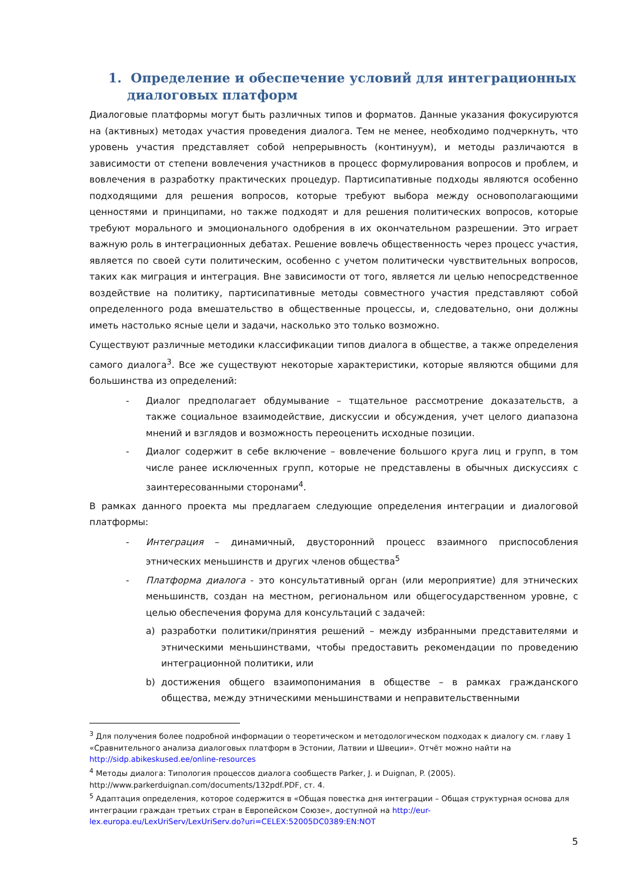1. Определение и обеспечение условий для интеграционных диалоговых платформ
Диалоговые платформы могут быть различных типов и форматов. Данные указания фокусируются на (активных) методах участия проведения диалога. Тем не менее, необходимо подчеркнуть, что уровень участия представляет собой непрерывность (континуум), и методы различаются в зависимости от степени вовлечения участников в процесс формулирования вопросов и проблем, и вовлечения в разработку практических процедур. Партисипативные подходы являются особенно подходящими для решения вопросов, которые требуют выбора между основополагающими ценностями и принципами, но также подходят и для решения политических вопросов, которые требуют морального и эмоционального одобрения в их окончательном разрешении. Это играет важную роль в интеграционных дебатах. Решение вовлечь общественность через процесс участия, является по своей сути политическим, особенно с учетом политически чувствительных вопросов, таких как миграция и интеграция. Вне зависимости от того, является ли целью непосредственное воздействие на политику, партисипативные методы совместного участия представляют собой определенного рода вмешательство в общественные процессы, и, следовательно, они должны иметь настолько ясные цели и задачи, насколько это только возможно.
Существуют различные методики классификации типов диалога в обществе, а также определения самого диалога<sup>3</sup>. Все же существуют некоторые характеристики, которые являются общими для большинства из определений:
- Диалог предполагает обдумывание – тщательное рассмотрение доказательств, а также социальное взаимодействие, дискуссии и обсуждения, учет целого диапазона мнений и взглядов и возможность переоценить исходные позиции.
- Диалог содержит в себе включение – вовлечение большого круга лиц и групп, в том числе ранее исключенных групп, которые не представлены в обычных дискуссиях с заинтересованными сторонами<sup>4</sup>.
В рамках данного проекта мы предлагаем следующие определения интеграции и диалоговой платформы:
- Интеграция – динамичный, двусторонний процесс взаимного приспособления этнических меньшинств и других членов общества<sup>5</sup>
- Платформа диалога - это консультативный орган (или мероприятие) для этнических меньшинств, создан на местном, региональном или общегосударственном уровне, с целью обеспечения форума для консультаций с задачей:
a) разработки политики/принятия решений – между избранными представителями и этническими меньшинствами, чтобы предоставить рекомендации по проведению интеграционной политики, или
b) достижения общего взаимопонимания в обществе – в рамках гражданского общества, между этническими меньшинствами и неправительственными
<sup>3</sup> Для получения более подробной информации о теоретическом и методологическом подходах к диалогу см. главу 1 «Сравнительного анализа диалоговых платформ в Эстонии, Латвии и Швеции». Отчёт можно найти на http://sidp.abikeskused.ee/online-resources
<sup>4</sup> Методы диалога: Типология процессов диалога сообществ Parker, J. и Duignan, P. (2005). http://www.parkerduignan.com/documents/132pdf.PDF, ст. 4.
<sup>5</sup> Адаптация определения, которое содержится в «Общая повестка дня интеграции – Общая структурная основа для интеграции граждан третьих стран в Европейском Союзе», доступной на http://eur-lex.europa.eu/LexUriServ/LexUriServ.do?uri=CELEX:52005DC0389:EN:NOT
5